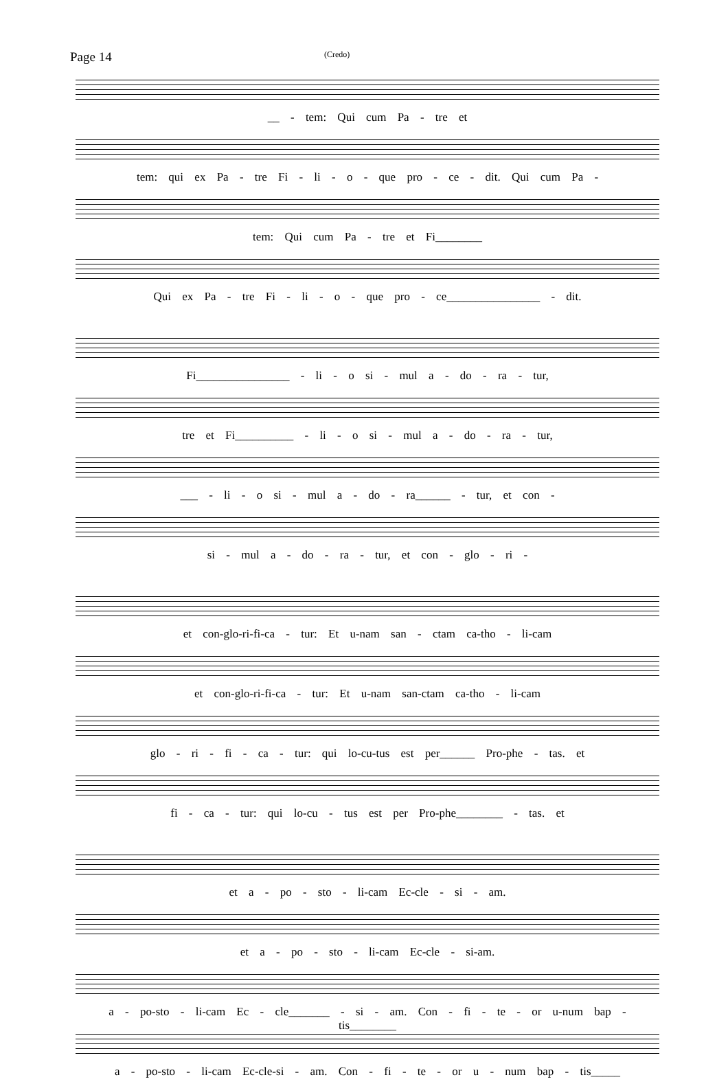Page 14
(Credo)
__ - tem: Qui cum Pa - tre et
tem: qui ex Pa - tre Fi - li - o - que pro - ce - dit. Qui cum Pa -
tem: Qui cum Pa - tre et Fi________
Qui ex Pa - tre Fi - li - o - que pro - ce________________ - dit.
Fi________________ - li - o si - mul a - do - ra - tur,
tre et Fi__________ - li - o si - mul a - do - ra - tur,
___ - li - o si - mul a - do - ra______ - tur, et con -
si - mul a - do - ra - tur, et con - glo - ri -
et con-glo-ri-fi-ca - tur: Et u-nam san - ctam ca-tho - li-cam
et con-glo-ri-fi-ca - tur: Et u-nam san-ctam ca-tho - li-cam
glo - ri - fi - ca - tur: qui lo-cu-tus est per______ Pro-phe - tas. et
fi - ca - tur: qui lo-cu - tus est per Pro-phe________ - tas. et
et a - po - sto - li-cam Ec-cle - si - am.
et a - po - sto - li-cam Ec-cle - si-am.
a - po-sto - li-cam Ec - cle_______ - si - am. Con - fi - te - or u-num bap - tis________
a - po-sto - li-cam Ec-cle-si - am. Con - fi - te - or u - num bap - tis_____